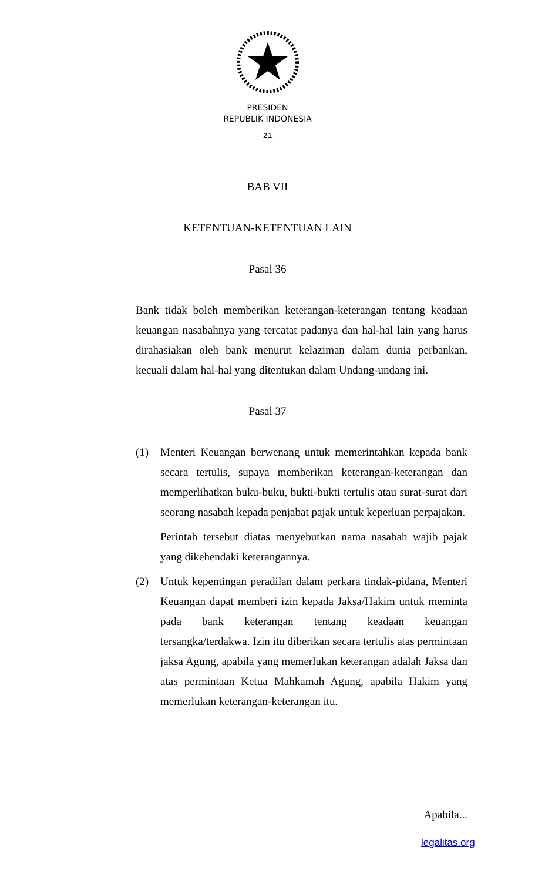PRESIDEN
REPUBLIK INDONESIA
- 21 -
BAB VII
KETENTUAN-KETENTUAN LAIN
Pasal 36
Bank tidak boleh memberikan keterangan-keterangan tentang keadaan keuangan nasabahnya yang tercatat padanya dan hal-hal lain yang harus dirahasiakan oleh bank menurut kelaziman dalam dunia perbankan, kecuali dalam hal-hal yang ditentukan dalam Undang-undang ini.
Pasal 37
(1) Menteri Keuangan berwenang untuk memerintahkan kepada bank secara tertulis, supaya memberikan keterangan-keterangan dan memperlihatkan buku-buku, bukti-bukti tertulis atau surat-surat dari seorang nasabah kepada penjabat pajak untuk keperluan perpajakan.
Perintah tersebut diatas menyebutkan nama nasabah wajib pajak yang dikehendaki keterangannya.
(2) Untuk kepentingan peradilan dalam perkara tindak-pidana, Menteri Keuangan dapat memberi izin kepada Jaksa/Hakim untuk meminta pada bank keterangan tentang keadaan keuangan tersangka/terdakwa. Izin itu diberikan secara tertulis atas permintaan jaksa Agung, apabila yang memerlukan keterangan adalah Jaksa dan atas permintaan Ketua Mahkamah Agung, apabila Hakim yang memerlukan keterangan-keterangan itu.
Apabila...
legalitas.org